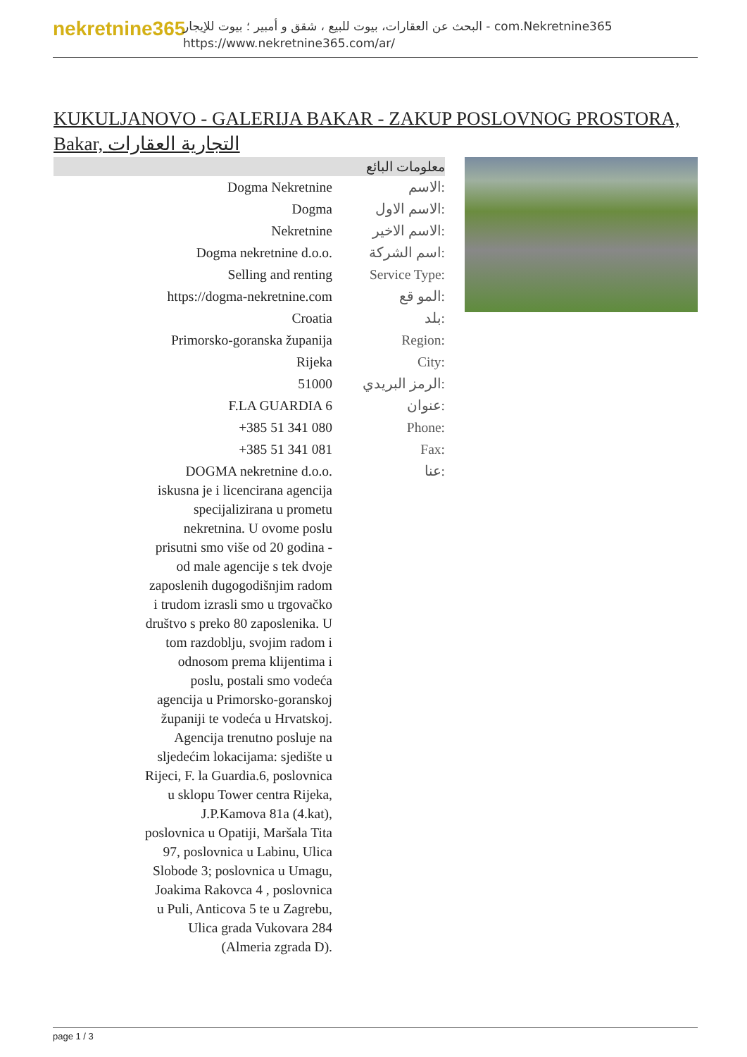nekretnine365
البحث عن العقارات، بيوت للبيع ، شقق و أمبير ؛ بيوت للإيجار - com.Nekretnine365
https://www.nekretnine365.com/ar/
KUKULJANOVO - GALERIJA BAKAR - ZAKUP POSLOVNOG PROSTORA, Bakar, التجارية العقارات
معلومات البائع
| Dogma Nekretnine | الاسم: |
| Dogma | الاسم الاول: |
| Nekretnine | الاسم الاخير: |
| Dogma nekretnine d.o.o. | اسم الشركة: |
| Selling and renting | Service Type: |
| https://dogma-nekretnine.com | المو قع: |
| Croatia | بلد: |
| Primorsko-goranska županija | Region: |
| Rijeka | City: |
| 51000 | الرمز البريدي: |
| F.LA GUARDIA 6 | عنوان: |
| +385 51 341 080 | Phone: |
| +385 51 341 081 | Fax: |
| DOGMA nekretnine d.o.o. iskusna je i licencirana agencija specijalizirana u prometu nekretnina. U ovome poslu prisutni smo više od 20 godina - od male agencije s tek dvoje zaposlenih dugogodišnjim radom i trudom izrasli smo u trgovačko društvo s preko 80 zaposlenika. U tom razdoblju, svojim radom i odnosom prema klijentima i poslu, postali smo vodeća agencija u Primorsko-goranskoj županiji te vodeća u Hrvatskoj. Agencija trenutno posluje na sljedećim lokacijama: sjedište u Rijeci, F. la Guardia.6, poslovnica u sklopu Tower centra Rijeka, J.P.Kamova 81a (4.kat), poslovnica u Opatiji, Maršala Tita 97, poslovnica u Labinu, Ulica Slobode 3; poslovnica u Umagu, Joakima Rakovca 4 , poslovnica u Puli, Anticova 5 te u Zagrebu, Ulica grada Vukovara 284 (Almeria zgrada D). | عنا: |
page 1 / 3